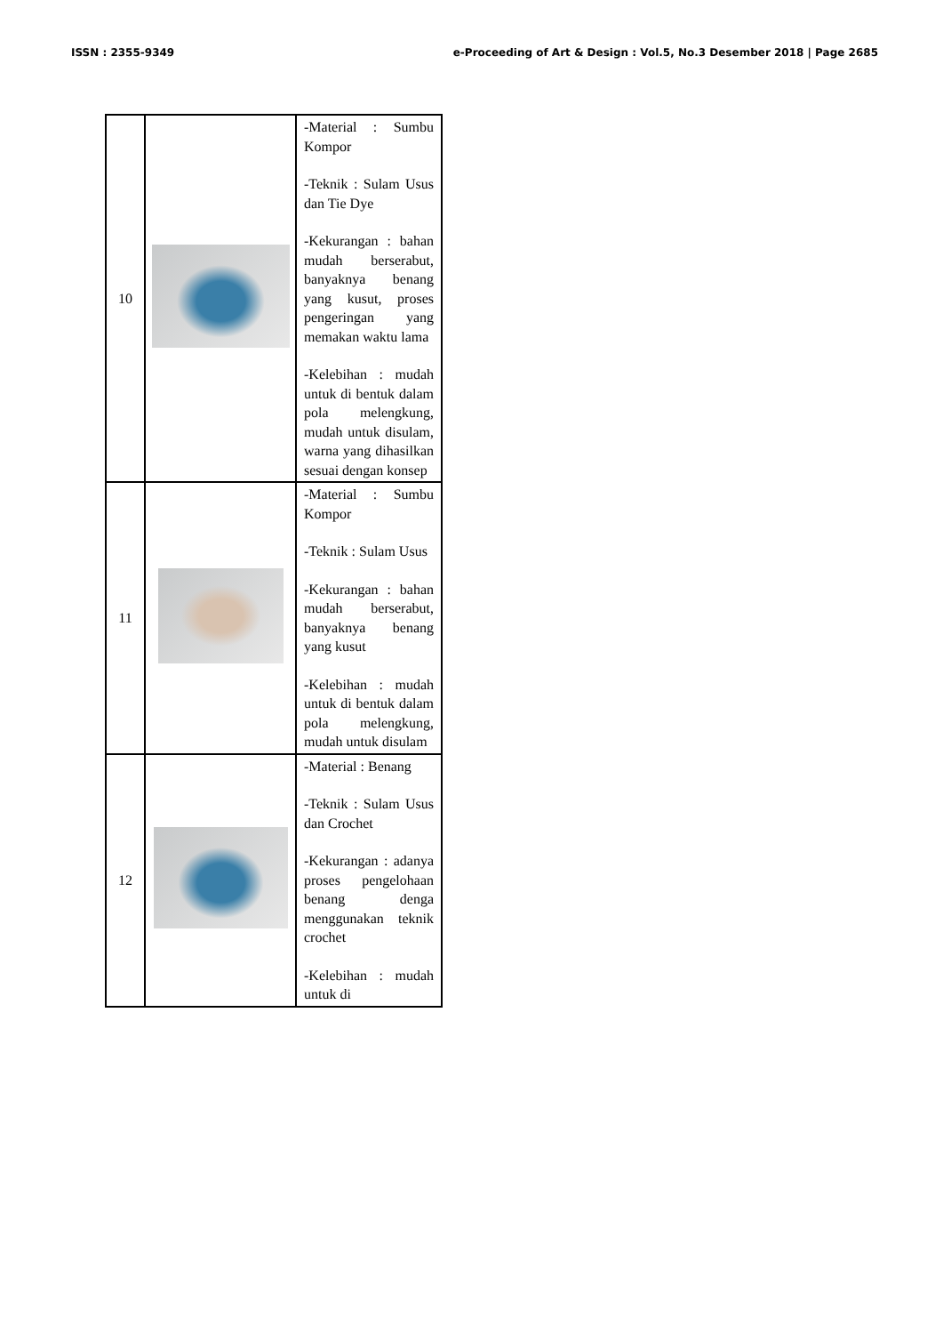ISSN : 2355-9349 e-Proceeding of Art & Design : Vol.5, No.3 Desember 2018 | Page 2685
| 10 | | -Material : Sumbu Kompor -Teknik : Sulam Usus dan Tie Dye -Kekurangan : bahan mudah berserabut, banyaknya benang yang kusut, proses pengeringan yang memakan waktu lama -Kelebihan : mudah untuk di bentuk dalam pola melengkung, mudah untuk disulam, warna yang dihasilkan sesuai dengan konsep |
| 11 | | -Material : Sumbu Kompor -Teknik : Sulam Usus -Kekurangan : bahan mudah berserabut, banyaknya benang yang kusut -Kelebihan : mudah untuk di bentuk dalam pola melengkung, mudah untuk disulam |
| 12 | | -Material : Benang -Teknik : Sulam Usus dan Crochet -Kekurangan : adanya proses pengelohaan benang denga menggunakan teknik crochet -Kelebihan : mudah untuk di |